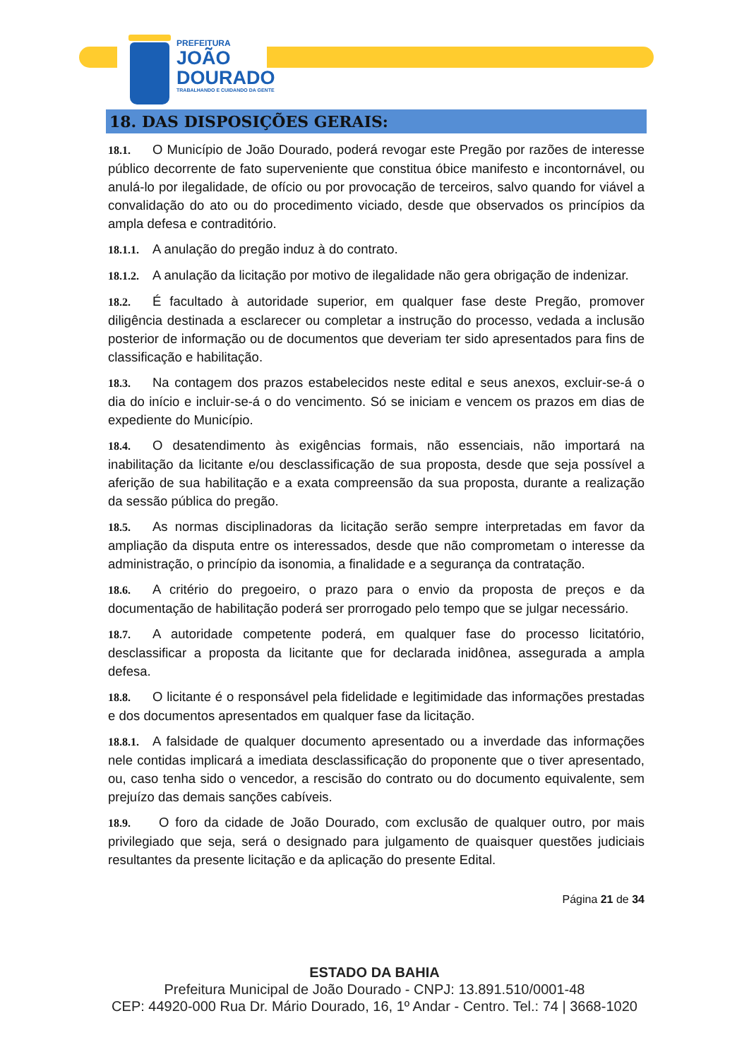PREFEITURA
JOÃO
DOURADO
TRABALHANDO E CUIDANDO DA GENTE
18. DAS DISPOSIÇÕES GERAIS:
18.1. O Município de João Dourado, poderá revogar este Pregão por razões de interesse público decorrente de fato superveniente que constitua óbice manifesto e incontornável, ou anulá-lo por ilegalidade, de ofício ou por provocação de terceiros, salvo quando for viável a convalidação do ato ou do procedimento viciado, desde que observados os princípios da ampla defesa e contraditório.
18.1.1. A anulação do pregão induz à do contrato.
18.1.2. A anulação da licitação por motivo de ilegalidade não gera obrigação de indenizar.
18.2. É facultado à autoridade superior, em qualquer fase deste Pregão, promover diligência destinada a esclarecer ou completar a instrução do processo, vedada a inclusão posterior de informação ou de documentos que deveriam ter sido apresentados para fins de classificação e habilitação.
18.3. Na contagem dos prazos estabelecidos neste edital e seus anexos, excluir-se-á o dia do início e incluir-se-á o do vencimento. Só se iniciam e vencem os prazos em dias de expediente do Município.
18.4. O desatendimento às exigências formais, não essenciais, não importará na inabilitação da licitante e/ou desclassificação de sua proposta, desde que seja possível a aferição de sua habilitação e a exata compreensão da sua proposta, durante a realização da sessão pública do pregão.
18.5. As normas disciplinadoras da licitação serão sempre interpretadas em favor da ampliação da disputa entre os interessados, desde que não comprometam o interesse da administração, o princípio da isonomia, a finalidade e a segurança da contratação.
18.6. A critério do pregoeiro, o prazo para o envio da proposta de preços e da documentação de habilitação poderá ser prorrogado pelo tempo que se julgar necessário.
18.7. A autoridade competente poderá, em qualquer fase do processo licitatório, desclassificar a proposta da licitante que for declarada inidônea, assegurada a ampla defesa.
18.8. O licitante é o responsável pela fidelidade e legitimidade das informações prestadas e dos documentos apresentados em qualquer fase da licitação.
18.8.1. A falsidade de qualquer documento apresentado ou a inverdade das informações nele contidas implicará a imediata desclassificação do proponente que o tiver apresentado, ou, caso tenha sido o vencedor, a rescisão do contrato ou do documento equivalente, sem prejuízo das demais sanções cabíveis.
18.9. O foro da cidade de João Dourado, com exclusão de qualquer outro, por mais privilegiado que seja, será o designado para julgamento de quaisquer questões judiciais resultantes da presente licitação e da aplicação do presente Edital.
Página 21 de 34
ESTADO DA BAHIA
Prefeitura Municipal de João Dourado - CNPJ: 13.891.510/0001-48
CEP: 44920-000 Rua Dr. Mário Dourado, 16, 1º Andar - Centro. Tel.: 74 | 3668-1020